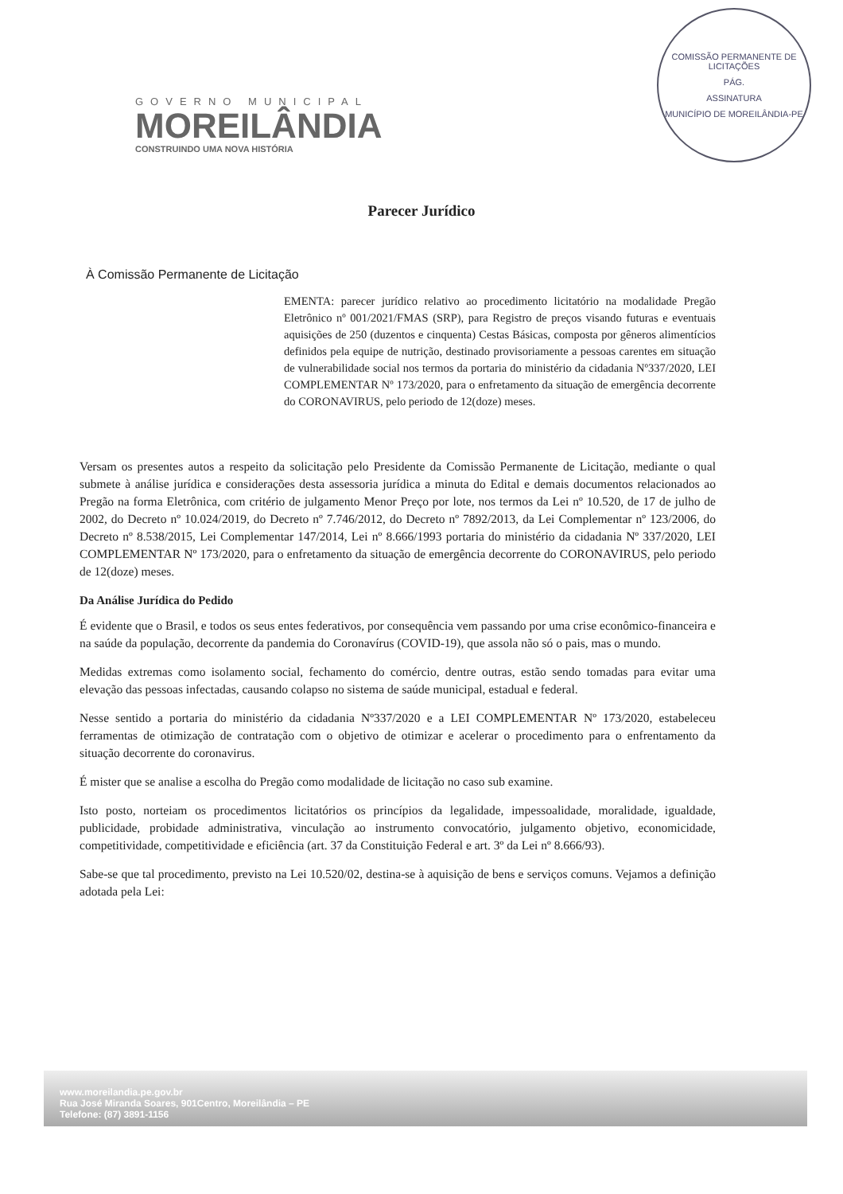GOVERNO MUNICIPAL
MOREILÂNDIA
CONSTRUINDO UMA NOVA HISTÓRIA
COMISSÃO PERMANENTE DE LICITAÇÕES
PÁG.
ASSINATURA
MUNICÍPIO DE MOREILÂNDIA-PE
Parecer Jurídico
À Comissão Permanente de Licitação
EMENTA: parecer jurídico relativo ao procedimento licitatório na modalidade Pregão Eletrônico nº 001/2021/FMAS (SRP), para Registro de preços visando futuras e eventuais aquisições de 250 (duzentos e cinquenta) Cestas Básicas, composta por gêneros alimentícios definidos pela equipe de nutrição, destinado provisoriamente a pessoas carentes em situação de vulnerabilidade social nos termos da portaria do ministério da cidadania Nº337/2020, LEI COMPLEMENTAR Nº 173/2020, para o enfretamento da situação de emergência decorrente do CORONAVIRUS, pelo periodo de 12(doze) meses.
Versam os presentes autos a respeito da solicitação pelo Presidente da Comissão Permanente de Licitação, mediante o qual submete à análise jurídica e considerações desta assessoria jurídica a minuta do Edital e demais documentos relacionados ao Pregão na forma Eletrônica, com critério de julgamento Menor Preço por lote, nos termos da Lei nº 10.520, de 17 de julho de 2002, do Decreto nº 10.024/2019, do Decreto nº 7.746/2012, do Decreto nº 7892/2013, da Lei Complementar nº 123/2006, do Decreto nº 8.538/2015, Lei Complementar 147/2014, Lei nº 8.666/1993 portaria do ministério da cidadania Nº 337/2020, LEI COMPLEMENTAR Nº 173/2020, para o enfretamento da situação de emergência decorrente do CORONAVIRUS, pelo periodo de 12(doze) meses.
Da Análise Jurídica do Pedido
É evidente que o Brasil, e todos os seus entes federativos, por consequência vem passando por uma crise econômico-financeira e na saúde da população, decorrente da pandemia do Coronavírus (COVID-19), que assola não só o pais, mas o mundo.
Medidas extremas como isolamento social, fechamento do comércio, dentre outras, estão sendo tomadas para evitar uma elevação das pessoas infectadas, causando colapso no sistema de saúde municipal, estadual e federal.
Nesse sentido a portaria do ministério da cidadania Nº337/2020 e a LEI COMPLEMENTAR Nº 173/2020, estabeleceu ferramentas de otimização de contratação com o objetivo de otimizar e acelerar o procedimento para o enfrentamento da situação decorrente do coronavirus.
É mister que se analise a escolha do Pregão como modalidade de licitação no caso sub examine.
Isto posto, norteiam os procedimentos licitatórios os princípios da legalidade, impessoalidade, moralidade, igualdade, publicidade, probidade administrativa, vinculação ao instrumento convocatório, julgamento objetivo, economicidade, competitividade, competitividade e eficiência (art. 37 da Constituição Federal e art. 3º da Lei nº 8.666/93).
Sabe-se que tal procedimento, previsto na Lei 10.520/02, destina-se à aquisição de bens e serviços comuns. Vejamos a definição adotada pela Lei:
www.moreilandia.pe.gov.br
Rua José Miranda Soares, 901Centro, Moreilândia – PE
Telefone: (87) 3891-1156